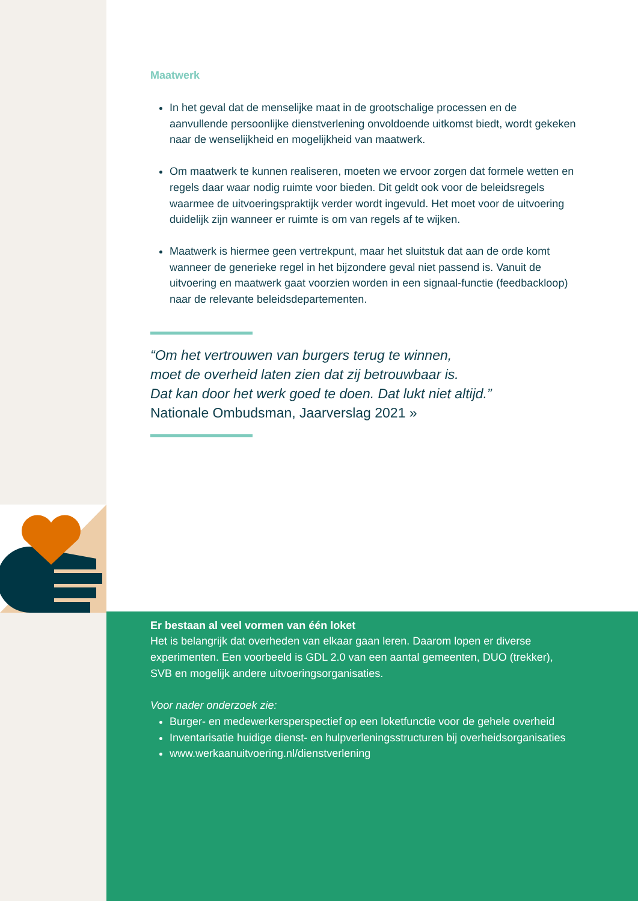Maatwerk
In het geval dat de menselijke maat in de grootschalige processen en de aanvullende persoonlijke dienstverlening onvoldoende uitkomst biedt, wordt gekeken naar de wenselijkheid en mogelijkheid van maatwerk.
Om maatwerk te kunnen realiseren, moeten we ervoor zorgen dat formele wetten en regels daar waar nodig ruimte voor bieden. Dit geldt ook voor de beleidsregels waarmee de uitvoeringspraktijk verder wordt ingevuld. Het moet voor de uitvoering duidelijk zijn wanneer er ruimte is om van regels af te wijken.
Maatwerk is hiermee geen vertrekpunt, maar het sluitstuk dat aan de orde komt wanneer de generieke regel in het bijzondere geval niet passend is. Vanuit de uitvoering en maatwerk gaat voorzien worden in een signaal-functie (feedbackloop) naar de relevante beleidsdepartementen.
“Om het vertrouwen van burgers terug te winnen,
moet de overheid laten zien dat zij betrouwbaar is.
Dat kan door het werk goed te doen. Dat lukt niet altijd.”
Nationale Ombudsman, Jaarverslag 2021 »
Er bestaan al veel vormen van één loket
Het is belangrijk dat overheden van elkaar gaan leren. Daarom lopen er diverse experimenten. Een voorbeeld is GDL 2.0 van een aantal gemeenten, DUO (trekker), SVB en mogelijk andere uitvoeringsorganisaties.
Voor nader onderzoek zie:
Burger- en medewerkersperspectief op een loketfunctie voor de gehele overheid
Inventarisatie huidige dienst- en hulpverleningsstructuren bij overheidsorganisaties
www.werkaanuitvoering.nl/dienstverlening